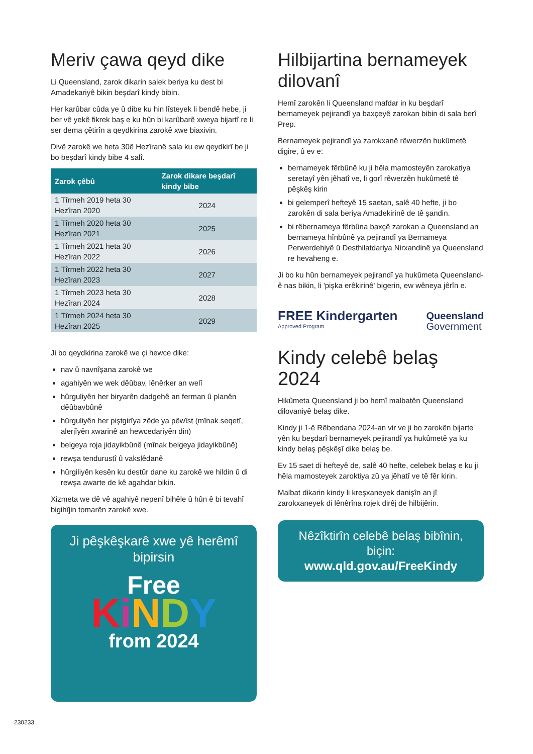Meriv çawa qeyd dike
Li Queensland, zarok dikarin salek beriya ku dest bi Amadekariyê bikin beşdarî kindy bibin.
Her karûbar cûda ye û dibe ku hin lîsteyek li bendê hebe, ji ber vê yekê fikrek baş e ku hûn bi karûbarê xweya bijartî re li ser dema çêtirîn a qeydkirina zarokê xwe biaxivin.
Divê zarokê we heta 30ê Hezîranê sala ku ew qeydkirî be ji bo beşdarî kindy bibe 4 salî.
| Zarok çêbû | Zarok dikare beşdarî kindy bibe |
| --- | --- |
| 1 Tîrmeh 2019 heta 30 Hezîran 2020 | 2024 |
| 1 Tîrmeh 2020 heta 30 Hezîran 2021 | 2025 |
| 1 Tîrmeh 2021 heta 30 Hezîran 2022 | 2026 |
| 1 Tîrmeh 2022 heta 30 Hezîran 2023 | 2027 |
| 1 Tîrmeh 2023 heta 30 Hezîran 2024 | 2028 |
| 1 Tîrmeh 2024 heta 30 Hezîran 2025 | 2029 |
Ji bo qeydkirina zarokê we çi hewce dike:
nav û navnîşana zarokê we
agahiyên we wek dêûbav, lênêrker an welî
hûrguliyên her biryarên dadgehê an ferman û planên dêûbavbûnê
hûrguliyên her piştgirîya zêde ya pêwîst (mînak seqetî, alerjîyên xwarinê an hewcedariyên din)
belgeya roja jidayikbûnê (mînak belgeya jidayikbûnê)
rewşa tendurustî û vakslêdanê
hûrgiliyên kesên ku destûr dane ku zarokê we hildin û di rewşa awarte de kê agahdar bikin.
Xizmeta we dê vê agahiyê nepenî bihêle û hûn ê bi tevahî bigihîjin tomarên zarokê xwe.
Ji pêşkêşkarê xwe yê herêmî bipirsin
Free
KiNDY
from 2024
Hilbijartina bernameyek dilovanî
Hemî zarokên li Queensland mafdar in ku beşdarî bernameyek pejirandî ya baxçeyê zarokan bibin di sala berî Prep.
Bernameyek pejirandî ya zarokxanê rêwerzên hukûmetê digire, û ev e:
bernameyek fêrbûnê ku ji hêla mamosteyên zarokatiya seretayî yên jêhatî ve, li gorî rêwerzên hukûmetê tê pêşkêş kirin
bi gelemperî hefteyê 15 saetan, salê 40 hefte, ji bo zarokên di sala beriya Amadekirinê de tê şandin.
bi rêbernameya fêrbûna baxçê zarokan a Queensland an bernameya hînbûnê ya pejirandî ya Bernameya Perwerdehiyê û Desthilatdariya Nirxandinê ya Queensland re hevaheng e.
Ji bo ku hûn bernameyek pejirandî ya hukûmeta Queensland-ê nas bikin, li 'pişka erêkirinê' bigerin, ew wêneya jêrîn e.
FREE Kindergarten
Approved Program
Queensland
Government
Kindy celebê belaş 2024
Hikûmeta Queensland ji bo hemî malbatên Queensland dilovaniyê belaş dike.
Kindy ji 1-ê Rêbendana 2024-an vir ve ji bo zarokên bijarte yên ku beşdarî bernameyek pejirandî ya hukûmetê ya ku kindy belaş pêşkêşî dike belaş be.
Ev 15 saet di hefteyê de, salê 40 hefte, celebek belaş e ku ji hêla mamosteyek zaroktiya zû ya jêhatî ve tê fêr kirin.
Malbat dikarin kindy li kreşxaneyek danişîn an jî zarokxaneyek di lênêrîna rojek dirêj de hilbijêrin.
Nêzîktirîn celebê belaş bibînin, biçin:
www.qld.gov.au/FreeKindy
230233